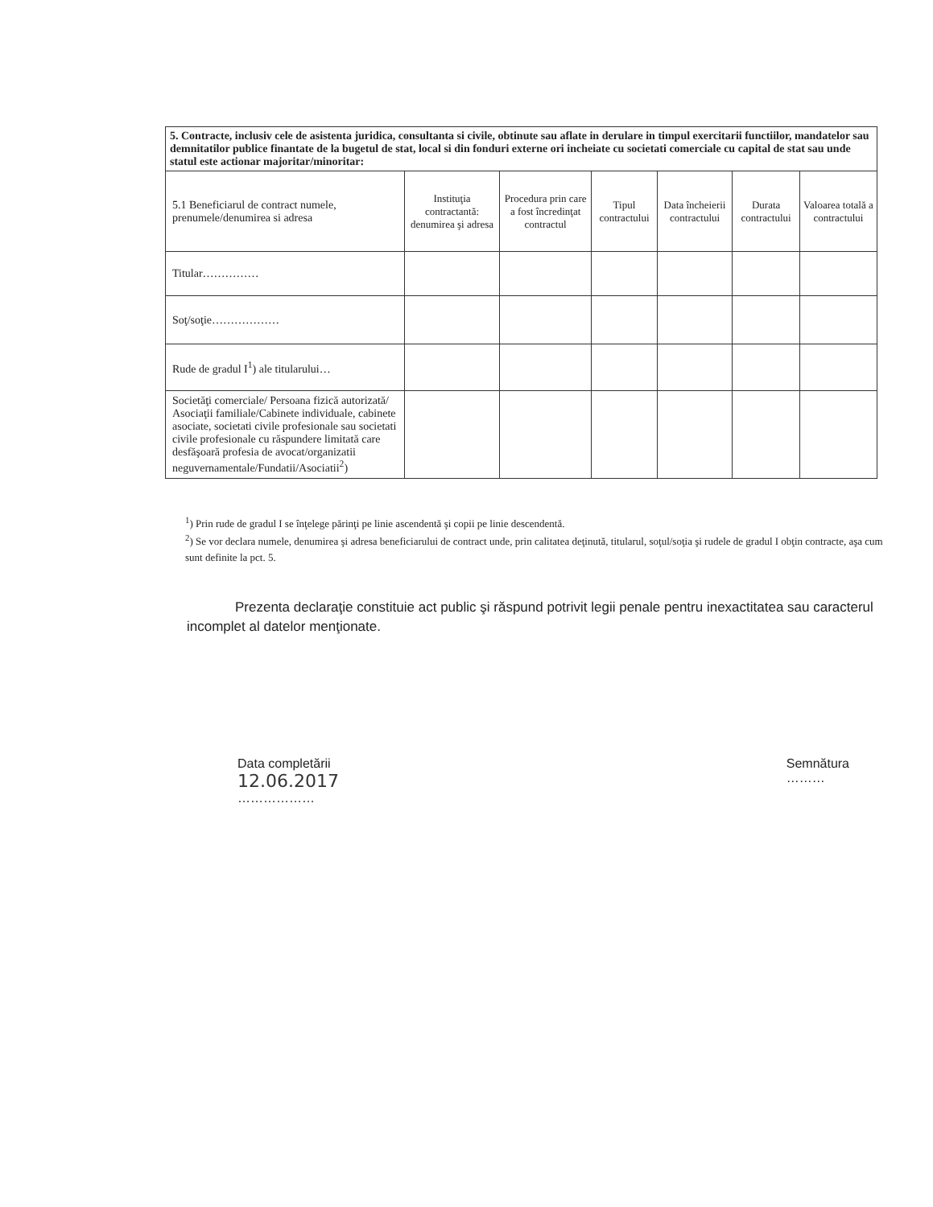| 5. Contracte, inclusiv cele de asistenta juridica, consultanta si civile, obtinute sau aflate in derulare in timpul exercitarii functiilor, mandatelor sau demnitatilor publice finantate de la bugetul de stat, local si din fonduri externe ori incheiate cu societati comerciale cu capital de stat sau unde statul este actionar majoritar/minoritar: | | | | | | |
| 5.1 Beneficiarul de contract numele, prenumele/denumirea si adresa | Instituţia contractantă: denumirea şi adresa | Procedura prin care a fost încredinţat contractul | Tipul contractului | Data încheierii contractului | Durata contractului | Valoarea totală a contractului |
| Titular…………… | | | | | | |
| Soţ/soţie……………… | | | | | | |
| Rude de gradul I<sup>1</sup>) ale titularului… | | | | | | |
| Societăţi comerciale/ Persoana fizică autorizată/ Asociaţii familiale/Cabinete individuale, cabinete asociate, societati civile profesionale sau societati civile profesionale cu răspundere limitată care desfăşoară profesia de avocat/organizatii neguvernamentale/Fundatii/Asociatii<sup>2</sup>) | | | | | | |
<sup>1</sup>) Prin rude de gradul I se înţelege părinţi pe linie ascendentă şi copii pe linie descendentă.
<sup>2</sup>) Se vor declara numele, denumirea şi adresa beneficiarului de contract unde, prin calitatea deţinută, titularul, soţul/soţia şi rudele de gradul I obţin contracte, aşa cum sunt definite la pct. 5.
Prezenta declaraţie constituie act public şi răspund potrivit legii penale pentru inexactitatea sau caracterul incomplet al datelor menţionate.
Data completării
12.06.2017
………………
Semnătura
………